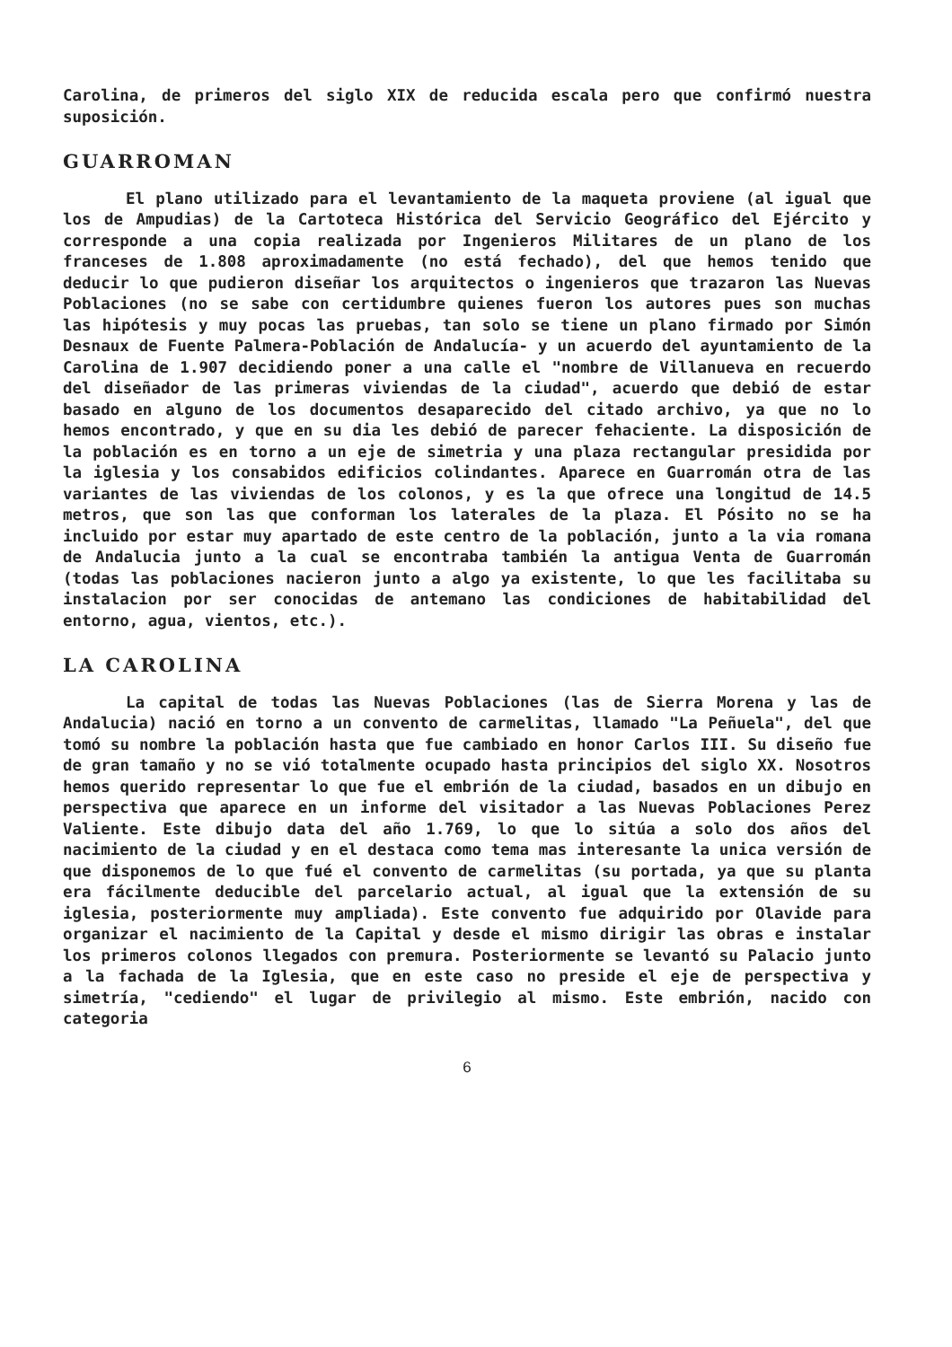Carolina, de primeros del siglo XIX de reducida escala pero que confirmó nuestra suposición.
GUARROMAN
El plano utilizado para el levantamiento de la maqueta proviene (al igual que los de Ampudias) de la Cartoteca Histórica del Servicio Geográfico del Ejército y corresponde a una copia realizada por Ingenieros Militares de un plano de los franceses de 1.808 aproximadamente (no está fechado), del que hemos tenido que deducir lo que pudieron diseñar los arquitectos o ingenieros que trazaron las Nuevas Poblaciones (no se sabe con certidumbre quienes fueron los autores pues son muchas las hipótesis y muy pocas las pruebas, tan solo se tiene un plano firmado por Simón Desnaux de Fuente Palmera-Población de Andalucía- y un acuerdo del ayuntamiento de la Carolina de 1.907 decidiendo poner a una calle el "nombre de Villanueva en recuerdo del diseñador de las primeras viviendas de la ciudad", acuerdo que debió de estar basado en alguno de los documentos desaparecido del citado archivo, ya que no lo hemos encontrado, y que en su dia les debió de parecer fehaciente. La disposición de la población es en torno a un eje de simetria y una plaza rectangular presidida por la iglesia y los consabidos edificios colindantes. Aparece en Guarromán otra de las variantes de las viviendas de los colonos, y es la que ofrece una longitud de 14.5 metros, que son las que conforman los laterales de la plaza. El Pósito no se ha incluido por estar muy apartado de este centro de la población, junto a la via romana de Andalucia junto a la cual se encontraba también la antigua Venta de Guarromán (todas las poblaciones nacieron junto a algo ya existente, lo que les facilitaba su instalacion por ser conocidas de antemano las condiciones de habitabilidad del entorno, agua, vientos, etc.).
LA CAROLINA
La capital de todas las Nuevas Poblaciones (las de Sierra Morena y las de Andalucia) nació en torno a un convento de carmelitas, llamado "La Peñuela", del que tomó su nombre la población hasta que fue cambiado en honor Carlos III. Su diseño fue de gran tamaño y no se vió totalmente ocupado hasta principios del siglo XX. Nosotros hemos querido representar lo que fue el embrión de la ciudad, basados en un dibujo en perspectiva que aparece en un informe del visitador a las Nuevas Poblaciones Perez Valiente. Este dibujo data del año 1.769, lo que lo sitúa a solo dos años del nacimiento de la ciudad y en el destaca como tema mas interesante la unica versión de que disponemos de lo que fué el convento de carmelitas (su portada, ya que su planta era fácilmente deducible del parcelario actual, al igual que la extensión de su iglesia, posteriormente muy ampliada). Este convento fue adquirido por Olavide para organizar el nacimiento de la Capital y desde el mismo dirigir las obras e instalar los primeros colonos llegados con premura. Posteriormente se levantó su Palacio junto a la fachada de la Iglesia, que en este caso no preside el eje de perspectiva y simetría, "cediendo" el lugar de privilegio al mismo. Este embrión, nacido con categoria
6